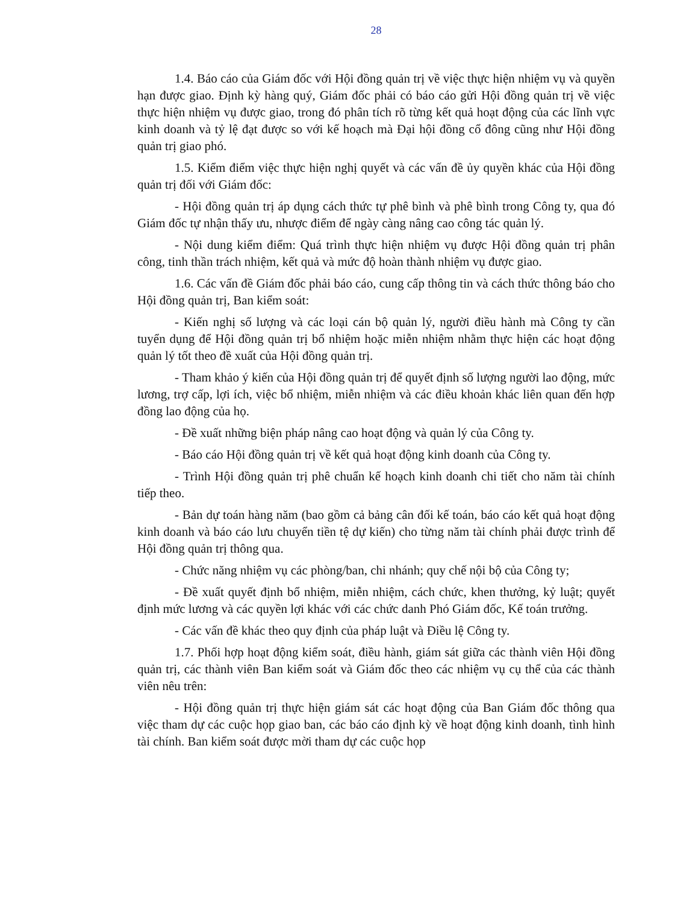28
1.4. Báo cáo của Giám đốc với Hội đồng quản trị về việc thực hiện nhiệm vụ và quyền hạn được giao. Định kỳ hàng quý, Giám đốc phải có báo cáo gửi Hội đồng quản trị về việc thực hiện nhiệm vụ được giao, trong đó phân tích rõ từng kết quả hoạt động của các lĩnh vực kinh doanh và tỷ lệ đạt được so với kế hoạch mà Đại hội đồng cổ đông cũng như Hội đồng quản trị giao phó.
1.5. Kiểm điểm việc thực hiện nghị quyết và các vấn đề ủy quyền khác của Hội đồng quản trị đối với Giám đốc:
- Hội đồng quản trị áp dụng cách thức tự phê bình và phê bình trong Công ty, qua đó Giám đốc tự nhận thấy ưu, nhược điểm để ngày càng nâng cao công tác quản lý.
- Nội dung kiểm điểm: Quá trình thực hiện nhiệm vụ được Hội đồng quản trị phân công, tinh thần trách nhiệm, kết quả và mức độ hoàn thành nhiệm vụ được giao.
1.6. Các vấn đề Giám đốc phải báo cáo, cung cấp thông tin và cách thức thông báo cho Hội đồng quản trị, Ban kiểm soát:
- Kiến nghị số lượng và các loại cán bộ quản lý, người điều hành mà Công ty cần tuyển dụng để Hội đồng quản trị bổ nhiệm hoặc miễn nhiệm nhằm thực hiện các hoạt động quản lý tốt theo đề xuất của Hội đồng quản trị.
- Tham khảo ý kiến của Hội đồng quản trị để quyết định số lượng người lao động, mức lương, trợ cấp, lợi ích, việc bổ nhiệm, miễn nhiệm và các điều khoản khác liên quan đến hợp đồng lao động của họ.
- Đề xuất những biện pháp nâng cao hoạt động và quản lý của Công ty.
- Báo cáo Hội đồng quản trị về kết quả hoạt động kinh doanh của Công ty.
- Trình Hội đồng quản trị phê chuẩn kế hoạch kinh doanh chi tiết cho năm tài chính tiếp theo.
- Bản dự toán hàng năm (bao gồm cả bảng cân đối kế toán, báo cáo kết quả hoạt động kinh doanh và báo cáo lưu chuyển tiền tệ dự kiến) cho từng năm tài chính phải được trình để Hội đồng quản trị thông qua.
- Chức năng nhiệm vụ các phòng/ban, chi nhánh; quy chế nội bộ của Công ty;
- Đề xuất quyết định bổ nhiệm, miễn nhiệm, cách chức, khen thưởng, kỷ luật; quyết định mức lương và các quyền lợi khác với các chức danh Phó Giám đốc, Kế toán trưởng.
- Các vấn đề khác theo quy định của pháp luật và Điều lệ Công ty.
1.7. Phối hợp hoạt động kiểm soát, điều hành, giám sát giữa các thành viên Hội đồng quản trị, các thành viên Ban kiểm soát và Giám đốc theo các nhiệm vụ cụ thể của các thành viên nêu trên:
- Hội đồng quản trị thực hiện giám sát các hoạt động của Ban Giám đốc thông qua việc tham dự các cuộc họp giao ban, các báo cáo định kỳ về hoạt động kinh doanh, tình hình tài chính. Ban kiểm soát được mời tham dự các cuộc họp